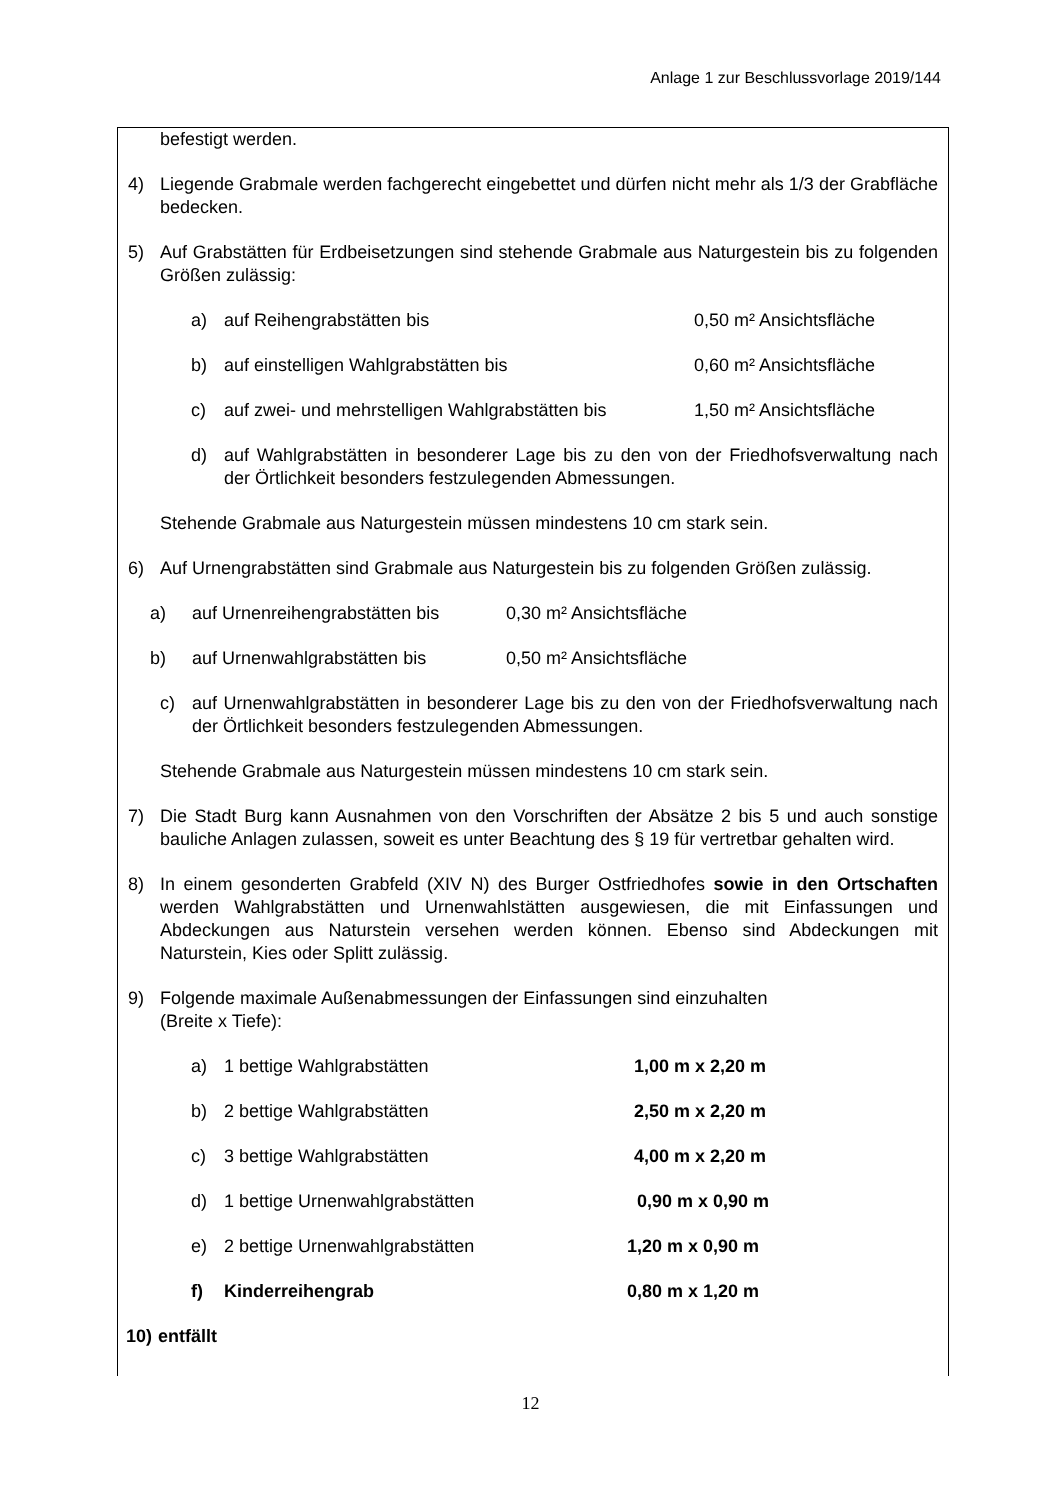Anlage 1 zur Beschlussvorlage 2019/144
befestigt werden.
4) Liegende Grabmale werden fachgerecht eingebettet und dürfen nicht mehr als 1/3 der Grabfläche bedecken.
5) Auf Grabstätten für Erdbeisetzungen sind stehende Grabmale aus Naturgestein bis zu folgenden Größen zulässig:
a) auf Reihengrabstätten bis 0,50 m² Ansichtsfläche
b) auf einstelligen Wahlgrabstätten bis 0,60 m² Ansichtsfläche
c) auf zwei- und mehrstelligen Wahlgrabstätten bis 1,50 m² Ansichtsfläche
d) auf Wahlgrabstätten in besonderer Lage bis zu den von der Friedhofsverwaltung nach der Örtlichkeit besonders festzulegenden Abmessungen.
Stehende Grabmale aus Naturgestein müssen mindestens 10 cm stark sein.
6) Auf Urnengrabstätten sind Grabmale aus Naturgestein bis zu folgenden Größen zulässig.
a) auf Urnenreihengrabstätten bis 0,30 m² Ansichtsfläche
b) auf Urnenwahlgrabstätten bis 0,50 m² Ansichtsfläche
c) auf Urnenwahlgrabstätten in besonderer Lage bis zu den von der Friedhofsverwaltung nach der Örtlichkeit besonders festzulegenden Abmessungen.
Stehende Grabmale aus Naturgestein müssen mindestens 10 cm stark sein.
7) Die Stadt Burg kann Ausnahmen von den Vorschriften der Absätze 2 bis 5 und auch sonstige bauliche Anlagen zulassen, soweit es unter Beachtung des § 19 für vertretbar gehalten wird.
8) In einem gesonderten Grabfeld (XIV N) des Burger Ostfriedhofes sowie in den Ortschaften werden Wahlgrabstätten und Urnenwahlstätten ausgewiesen, die mit Einfassungen und Abdeckungen aus Naturstein versehen werden können. Ebenso sind Abdeckungen mit Naturstein, Kies oder Splitt zulässig.
9) Folgende maximale Außenabmessungen der Einfassungen sind einzuhalten
(Breite x Tiefe):
a) 1 bettige Wahlgrabstätten 1,00 m x 2,20 m
b) 2 bettige Wahlgrabstätten 2,50 m x 2,20 m
c) 3 bettige Wahlgrabstätten 4,00 m x 2,20 m
d) 1 bettige Urnenwahlgrabstätten 0,90 m x 0,90 m
e) 2 bettige Urnenwahlgrabstätten 1,20 m x 0,90 m
f) Kinderreihengrab 0,80 m x 1,20 m
10) entfällt
12